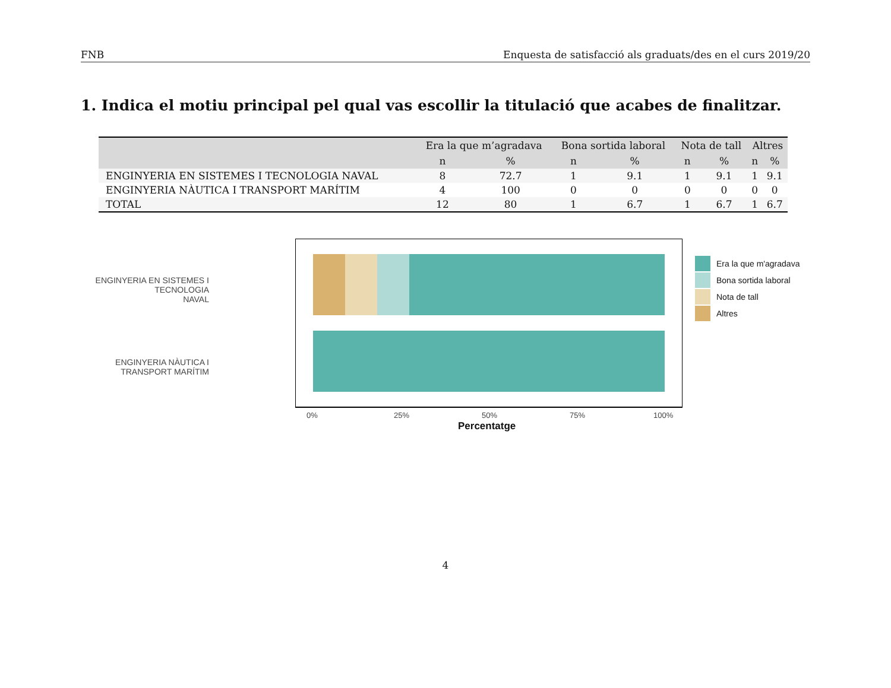FNB Enquesta de satisfacció als graduats/des en el curs 2019/20
1. Indica el motiu principal pel qual vas escollir la titulació que acabes de finalitzar.
| | Era la que m’agradava | | Bona sortida laboral | | Nota de tall | | Altres | |
| --- | --- | --- | --- | --- | --- | --- | --- | --- |
| | n | % | n | % | n | % | n | % |
| ENGINYERIA EN SISTEMES I TECNOLOGIA NAVAL | 8 | 72.7 | 1 | 9.1 | 1 | 9.1 | 1 | 9.1 |
| ENGINYERIA NÀUTICA I TRANSPORT MARÍTIM | 4 | 100 | 0 | 0 | 0 | 0 | 0 | 0 |
| TOTAL | 12 | 80 | 1 | 6.7 | 1 | 6.7 | 1 | 6.7 |
ENGINYERIA EN SISTEMES I TECNOLOGIA
NAVAL
ENGINYERIA NÀUTICA I TRANSPORT MARÍTIM
0% 25% 50% 75% 100%
Percentatge
Era la que m'agradava
Bona sortida laboral
Nota de tall
Altres
4